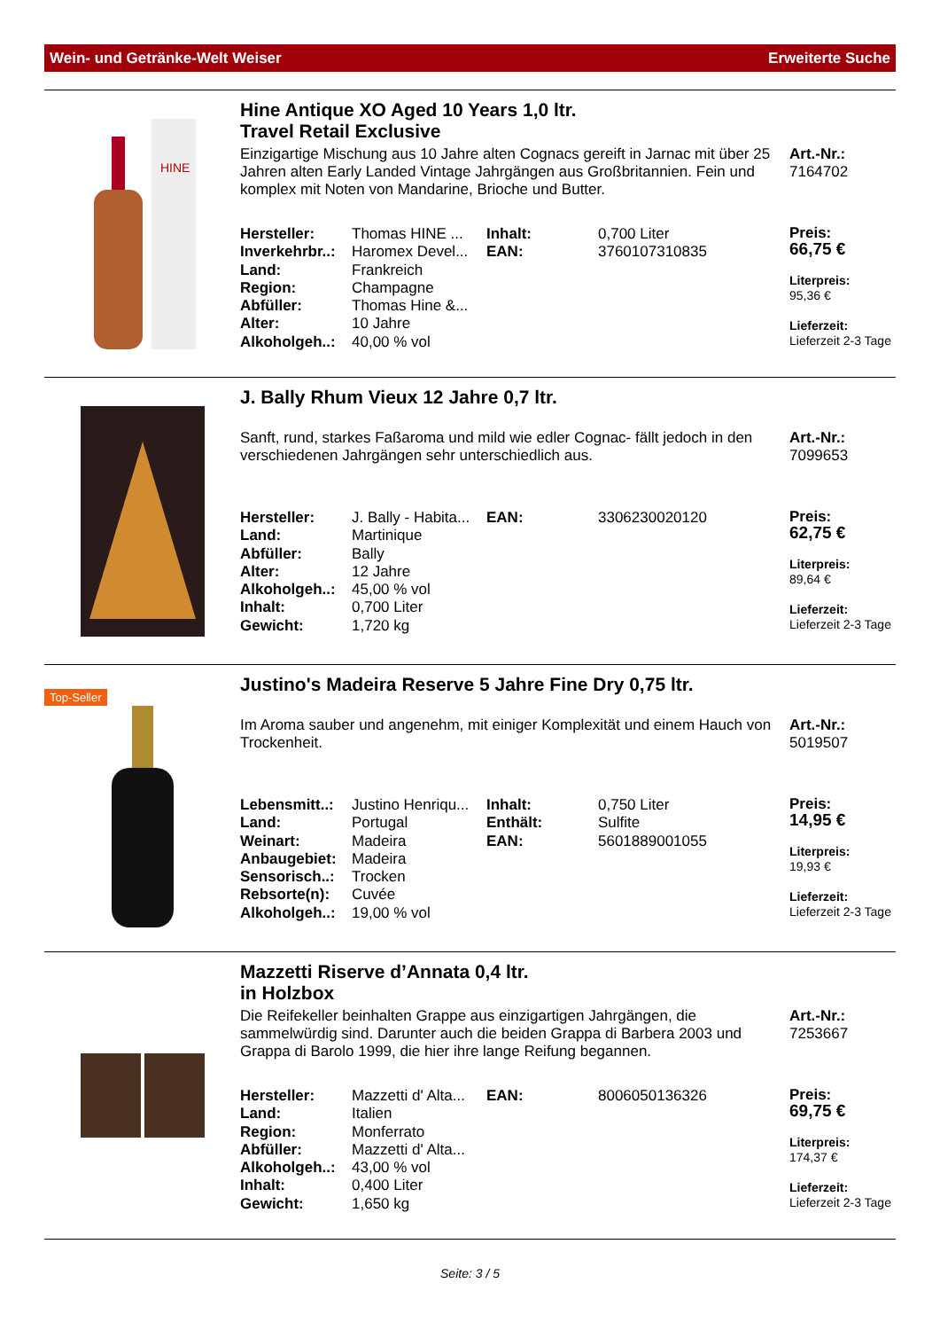Wein- und Getränke-Welt Weiser Erweiterte Suche
HINE
Hine Antique XO Aged 10 Years 1,0 ltr.
Travel Retail Exclusive
Einzigartige Mischung aus 10 Jahre alten Cognacs gereift in Jarnac mit über 25 Jahren alten Early Landed Vintage Jahrgängen aus Großbritannien. Fein und komplex mit Noten von Mandarine, Brioche und Butter.
Art.-Nr.:
7164702
| Hersteller: | Thomas HINE ... | Inhalt: | 0,700 Liter |
| Inverkehrbr..: | Haromex Devel... | EAN: | 3760107310835 |
| Land: | Frankreich | | |
| Region: | Champagne | | |
| Abfüller: | Thomas Hine &... | | |
| Alter: | 10 Jahre | | |
| Alkoholgeh..: | 40,00 % vol | | |
Preis:
66,75 €
Literpreis:
95,36 €
Lieferzeit:
Lieferzeit 2-3 Tage
J. Bally Rhum Vieux 12 Jahre 0,7 ltr.
Sanft, rund, starkes Faßaroma und mild wie edler Cognac- fällt jedoch in den verschiedenen Jahrgängen sehr unterschiedlich aus.
Art.-Nr.:
7099653
| Hersteller: | J. Bally - Habita... | EAN: | 3306230020120 |
| Land: | Martinique | | |
| Abfüller: | Bally | | |
| Alter: | 12 Jahre | | |
| Alkoholgeh..: | 45,00 % vol | | |
| Inhalt: | 0,700 Liter | | |
| Gewicht: | 1,720 kg | | |
Preis:
62,75 €
Literpreis:
89,64 €
Lieferzeit:
Lieferzeit 2-3 Tage
Top-Seller
Justino's Madeira Reserve 5 Jahre Fine Dry 0,75 ltr.
Im Aroma sauber und angenehm, mit einiger Komplexität und einem Hauch von Trockenheit.
Art.-Nr.:
5019507
| Lebensmitt..: | Justino Henriqu... | Inhalt: | 0,750 Liter |
| Land: | Portugal | Enthält: | Sulfite |
| Weinart: | Madeira | EAN: | 5601889001055 |
| Anbaugebiet: | Madeira | | |
| Sensorisch..: | Trocken | | |
| Rebsorte(n): | Cuvée | | |
| Alkoholgeh..: | 19,00 % vol | | |
Preis:
14,95 €
Literpreis:
19,93 €
Lieferzeit:
Lieferzeit 2-3 Tage
Mazzetti Riserve d’Annata 0,4 ltr.
in Holzbox
Die Reifekeller beinhalten Grappe aus einzigartigen Jahrgängen, die sammelwürdig sind. Darunter auch die beiden Grappa di Barbera 2003 und Grappa di Barolo 1999, die hier ihre lange Reifung begannen.
Art.-Nr.:
7253667
| Hersteller: | Mazzetti d' Alta... | EAN: | 8006050136326 |
| Land: | Italien | | |
| Region: | Monferrato | | |
| Abfüller: | Mazzetti d' Alta... | | |
| Alkoholgeh..: | 43,00 % vol | | |
| Inhalt: | 0,400 Liter | | |
| Gewicht: | 1,650 kg | | |
Preis:
69,75 €
Literpreis:
174,37 €
Lieferzeit:
Lieferzeit 2-3 Tage
Seite: 3 / 5